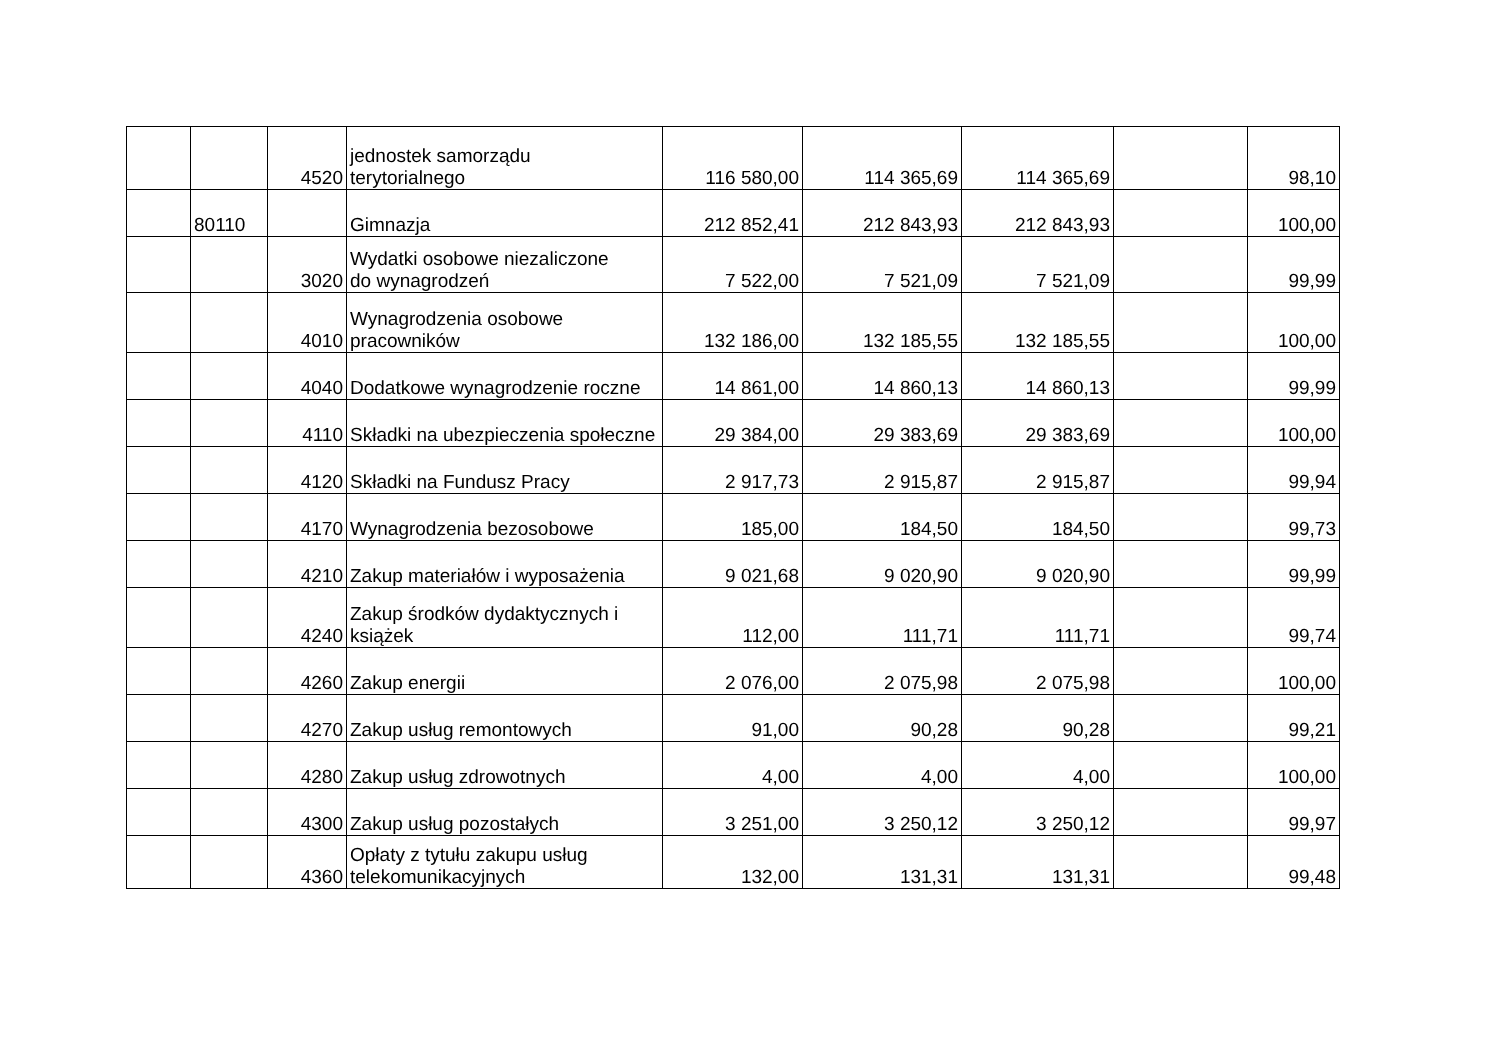| | | 4520 | jednostek samorządu terytorialnego | 116 580,00 | 114 365,69 | 114 365,69 | | 98,10 |
| | 80110 | | Gimnazja | 212 852,41 | 212 843,93 | 212 843,93 | | 100,00 |
| | | 3020 | Wydatki osobowe niezaliczone do wynagrodzeń | 7 522,00 | 7 521,09 | 7 521,09 | | 99,99 |
| | | 4010 | Wynagrodzenia osobowe pracowników | 132 186,00 | 132 185,55 | 132 185,55 | | 100,00 |
| | | 4040 | Dodatkowe wynagrodzenie roczne | 14 861,00 | 14 860,13 | 14 860,13 | | 99,99 |
| | | 4110 | Składki na ubezpieczenia społeczne | 29 384,00 | 29 383,69 | 29 383,69 | | 100,00 |
| | | 4120 | Składki na Fundusz Pracy | 2 917,73 | 2 915,87 | 2 915,87 | | 99,94 |
| | | 4170 | Wynagrodzenia bezosobowe | 185,00 | 184,50 | 184,50 | | 99,73 |
| | | 4210 | Zakup materiałów i wyposażenia | 9 021,68 | 9 020,90 | 9 020,90 | | 99,99 |
| | | 4240 | Zakup środków dydaktycznych i książek | 112,00 | 111,71 | 111,71 | | 99,74 |
| | | 4260 | Zakup energii | 2 076,00 | 2 075,98 | 2 075,98 | | 100,00 |
| | | 4270 | Zakup usług remontowych | 91,00 | 90,28 | 90,28 | | 99,21 |
| | | 4280 | Zakup usług zdrowotnych | 4,00 | 4,00 | 4,00 | | 100,00 |
| | | 4300 | Zakup usług pozostałych | 3 251,00 | 3 250,12 | 3 250,12 | | 99,97 |
| | | 4360 | Opłaty z tytułu zakupu usług telekomunikacyjnych | 132,00 | 131,31 | 131,31 | | 99,48 |